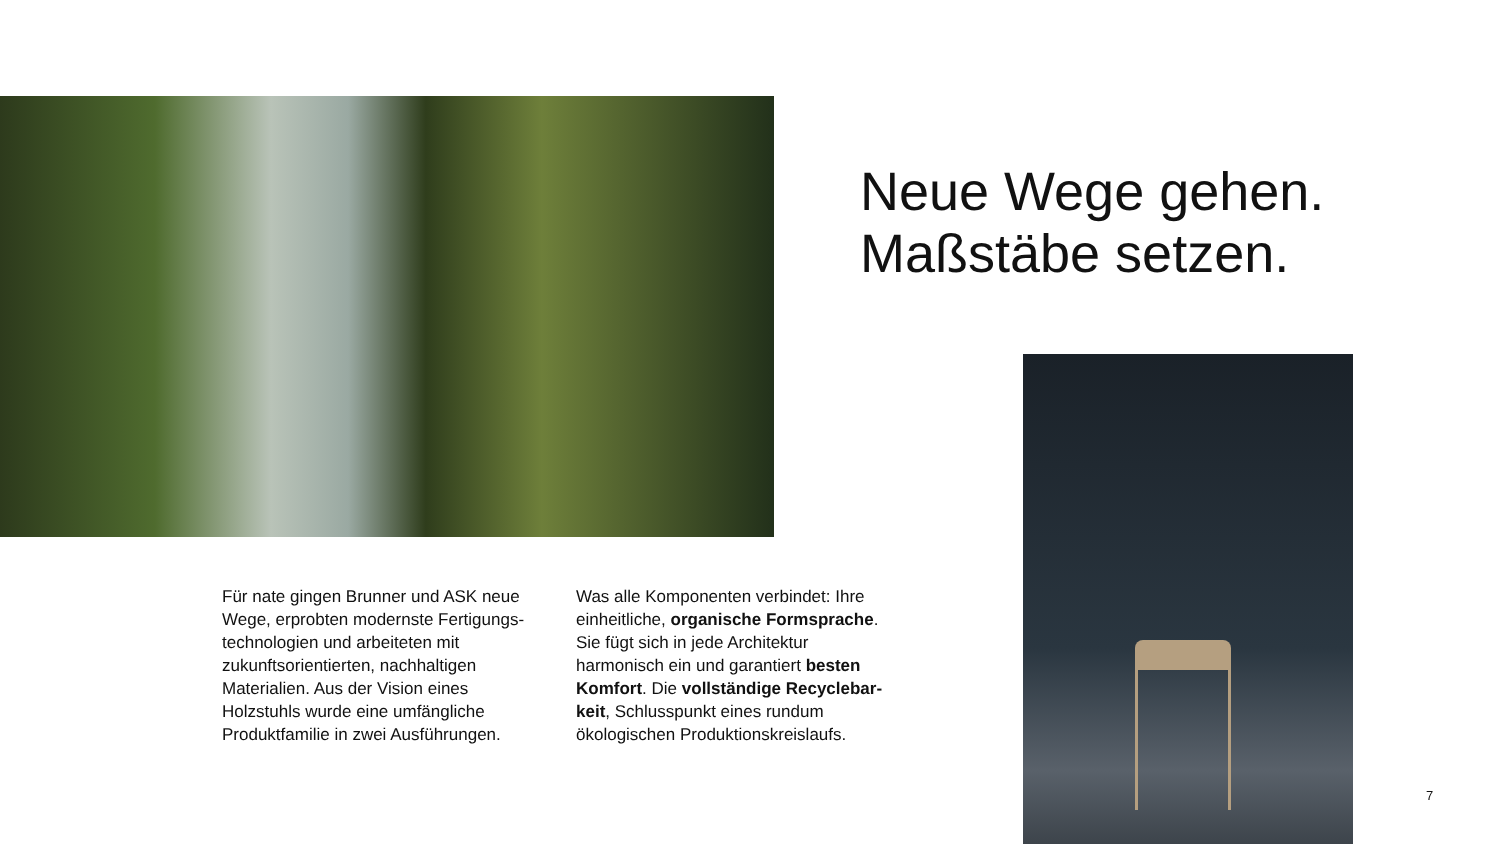Neue Wege gehen.
Maßstäbe setzen.
Für nate gingen Brunner und ASK neue Wege, erprobten modernste Fertigungs­technologien und arbeiteten mit zukunftsorientierten, nachhaltigen Materialien. Aus der Vision eines Holzstuhls wurde eine umfängliche Produktfamilie in zwei Ausführungen.
Was alle Komponenten verbindet: Ihre einheitliche, organische Formsprache. Sie fügt sich in jede Architektur harmonisch ein und garantiert besten Komfort. Die vollständige Recyclebar­keit, Schlusspunkt eines rundum ökologischen Produktionskreislaufs.
7